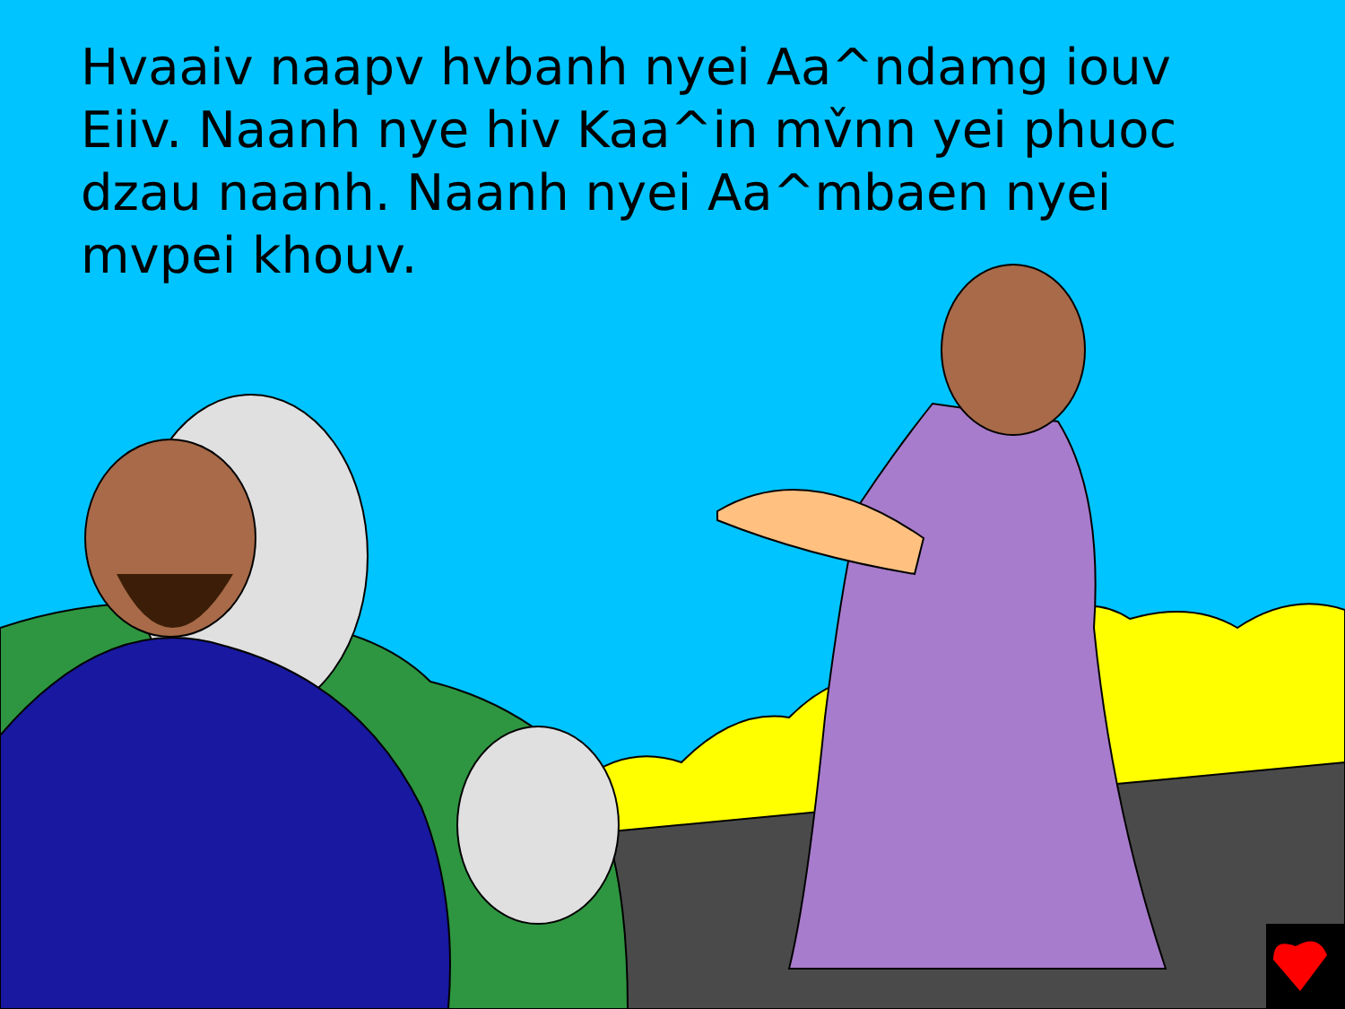Hvaaiv naapv hvbanh nyei Aa^ndamg iouv Eiiv. Naanh nye hiv Kaa^in mv̌nn yei phuoc dzau naanh. Naanh nyei Aa^mbaen nyei mvpei khouv.